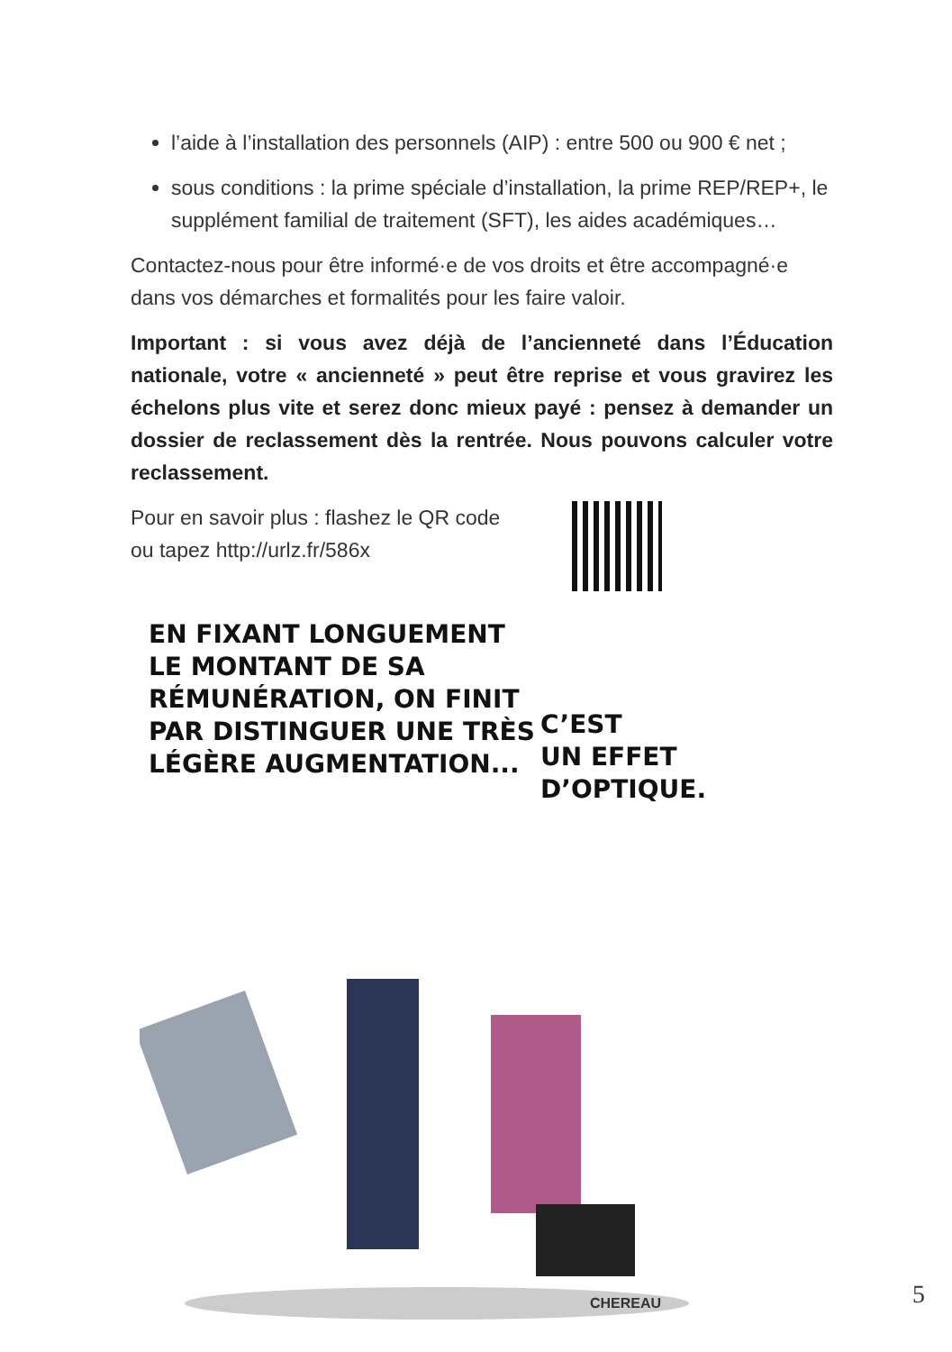l’aide à l’installation des personnels (AIP) : entre 500 ou 900 € net ;
sous conditions : la prime spéciale d’installation, la prime REP/REP+, le supplément familial de traitement (SFT), les aides académiques…
Contactez-nous pour être informé·e de vos droits et être accompagné·e dans vos démarches et formalités pour les faire valoir.
Important : si vous avez déjà de l’ancienneté dans l’Éducation nationale, votre « ancienneté » peut être reprise et vous gravirez les échelons plus vite et serez donc mieux payé : pensez à demander un dossier de reclassement dès la rentrée. Nous pouvons calculer votre reclassement.
Pour en savoir plus : flashez le QR code
ou tapez http://urlz.fr/586x
EN FIXANT LONGUEMENT
LE MONTANT DE SA
RÉMUNÉRATION, ON FINIT
PAR DISTINGUER UNE TRÈS
LÉGÈRE AUGMENTATION...
C’EST
UN EFFET
D’OPTIQUE.
CHEREAU
5